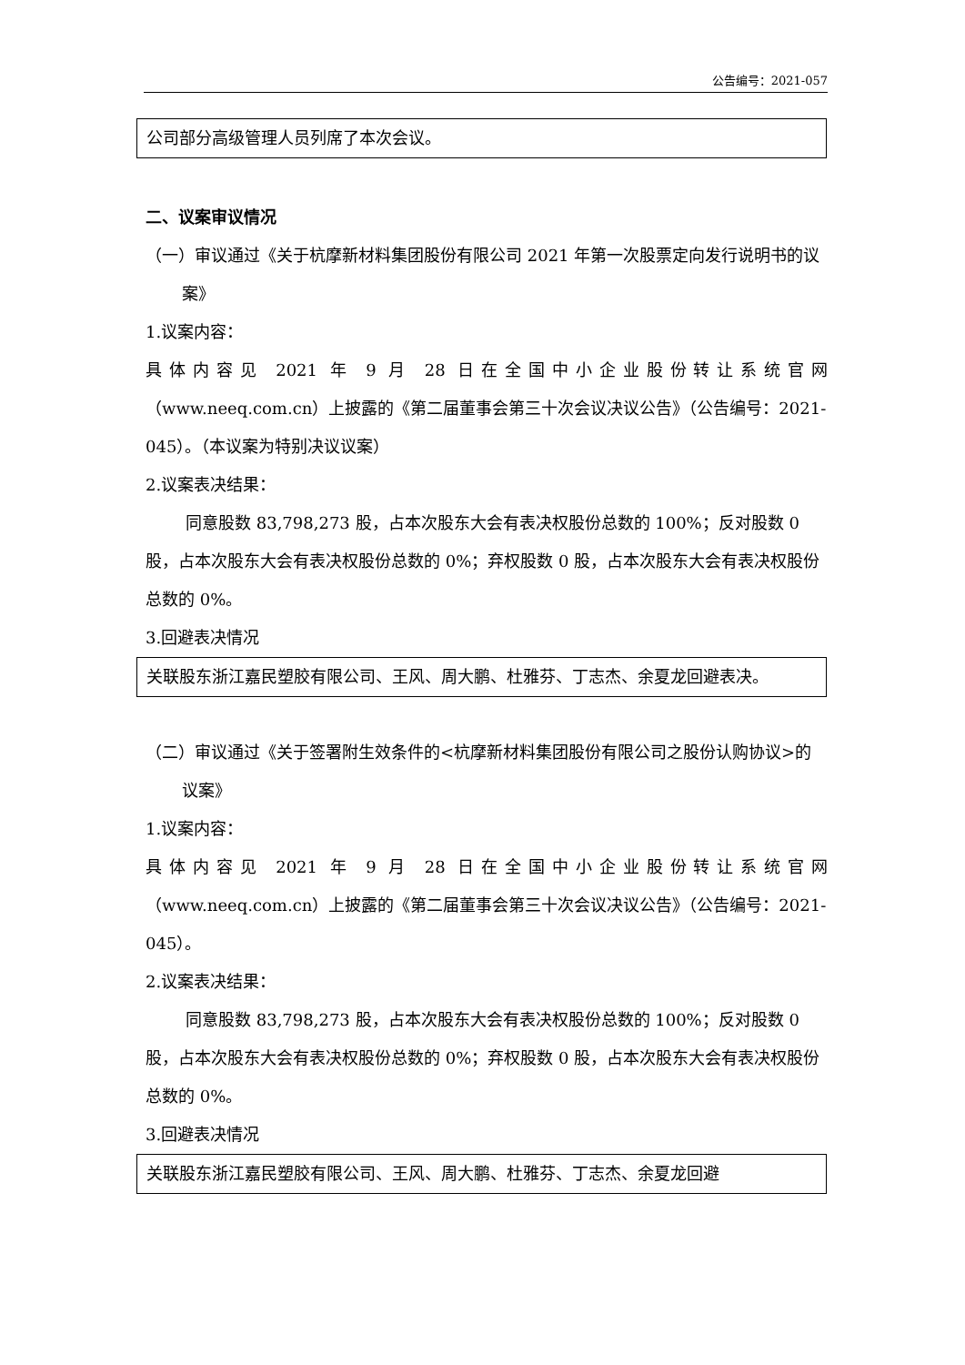公告编号：2021-057
公司部分高级管理人员列席了本次会议。
二、议案审议情况
（一）审议通过《关于杭摩新材料集团股份有限公司 2021 年第一次股票定向发行说明书的议案》
1.议案内容：
具体内容见 2021 年 9 月 28 日在全国中小企业股份转让系统官网
（www.neeq.com.cn）上披露的《第二届董事会第三十次会议决议公告》（公告编号：2021-045）。（本议案为特别决议议案）
2.议案表决结果：
同意股数 83,798,273 股，占本次股东大会有表决权股份总数的 100%；反对股数 0 股，占本次股东大会有表决权股份总数的 0%；弃权股数 0 股，占本次股东大会有表决权股份总数的 0%。
3.回避表决情况
关联股东浙江嘉民塑胶有限公司、王风、周大鹏、杜雅芬、丁志杰、余夏龙回避表决。
（二）审议通过《关于签署附生效条件的<杭摩新材料集团股份有限公司之股份认购协议>的议案》
1.议案内容：
具体内容见 2021 年 9 月 28 日在全国中小企业股份转让系统官网
（www.neeq.com.cn）上披露的《第二届董事会第三十次会议决议公告》（公告编号：2021-045）。
2.议案表决结果：
同意股数 83,798,273 股，占本次股东大会有表决权股份总数的 100%；反对股数 0 股，占本次股东大会有表决权股份总数的 0%；弃权股数 0 股，占本次股东大会有表决权股份总数的 0%。
3.回避表决情况
关联股东浙江嘉民塑胶有限公司、王风、周大鹏、杜雅芬、丁志杰、余夏龙回避